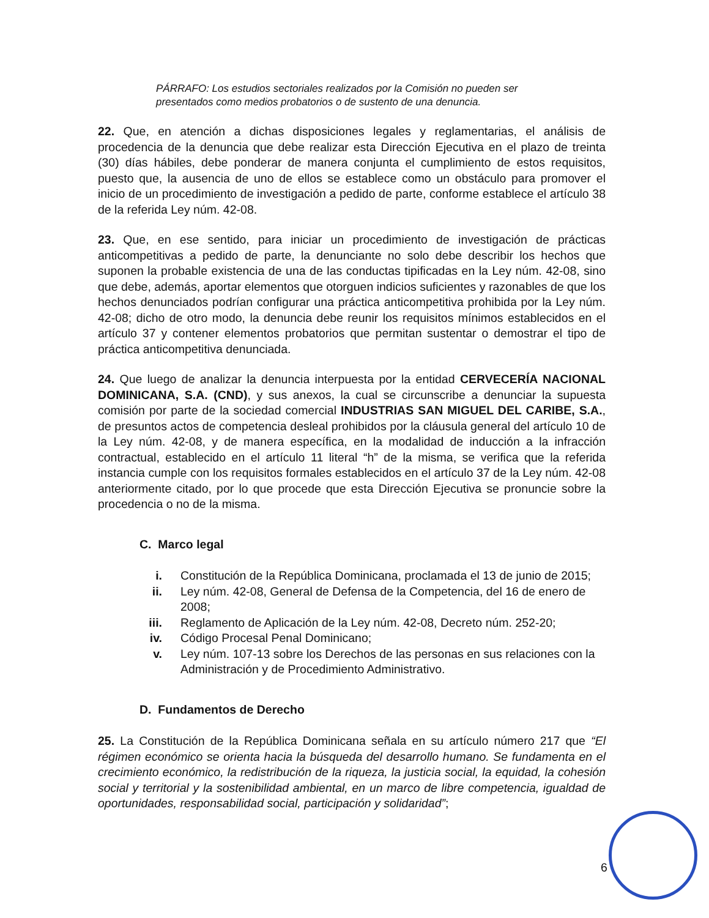PÁRRAFO: Los estudios sectoriales realizados por la Comisión no pueden ser presentados como medios probatorios o de sustento de una denuncia.
22. Que, en atención a dichas disposiciones legales y reglamentarias, el análisis de procedencia de la denuncia que debe realizar esta Dirección Ejecutiva en el plazo de treinta (30) días hábiles, debe ponderar de manera conjunta el cumplimiento de estos requisitos, puesto que, la ausencia de uno de ellos se establece como un obstáculo para promover el inicio de un procedimiento de investigación a pedido de parte, conforme establece el artículo 38 de la referida Ley núm. 42-08.
23. Que, en ese sentido, para iniciar un procedimiento de investigación de prácticas anticompetitivas a pedido de parte, la denunciante no solo debe describir los hechos que suponen la probable existencia de una de las conductas tipificadas en la Ley núm. 42-08, sino que debe, además, aportar elementos que otorguen indicios suficientes y razonables de que los hechos denunciados podrían configurar una práctica anticompetitiva prohibida por la Ley núm. 42-08; dicho de otro modo, la denuncia debe reunir los requisitos mínimos establecidos en el artículo 37 y contener elementos probatorios que permitan sustentar o demostrar el tipo de práctica anticompetitiva denunciada.
24. Que luego de analizar la denuncia interpuesta por la entidad CERVECERÍA NACIONAL DOMINICANA, S.A. (CND), y sus anexos, la cual se circunscribe a denunciar la supuesta comisión por parte de la sociedad comercial INDUSTRIAS SAN MIGUEL DEL CARIBE, S.A., de presuntos actos de competencia desleal prohibidos por la cláusula general del artículo 10 de la Ley núm. 42-08, y de manera específica, en la modalidad de inducción a la infracción contractual, establecido en el artículo 11 literal “h” de la misma, se verifica que la referida instancia cumple con los requisitos formales establecidos en el artículo 37 de la Ley núm. 42-08 anteriormente citado, por lo que procede que esta Dirección Ejecutiva se pronuncie sobre la procedencia o no de la misma.
C. Marco legal
i. Constitución de la República Dominicana, proclamada el 13 de junio de 2015;
ii. Ley núm. 42-08, General de Defensa de la Competencia, del 16 de enero de 2008;
iii. Reglamento de Aplicación de la Ley núm. 42-08, Decreto núm. 252-20;
iv. Código Procesal Penal Dominicano;
v. Ley núm. 107-13 sobre los Derechos de las personas en sus relaciones con la Administración y de Procedimiento Administrativo.
D. Fundamentos de Derecho
25. La Constitución de la República Dominicana señala en su artículo número 217 que “El régimen económico se orienta hacia la búsqueda del desarrollo humano. Se fundamenta en el crecimiento económico, la redistribución de la riqueza, la justicia social, la equidad, la cohesión social y territorial y la sostenibilidad ambiental, en un marco de libre competencia, igualdad de oportunidades, responsabilidad social, participación y solidaridad”;
6